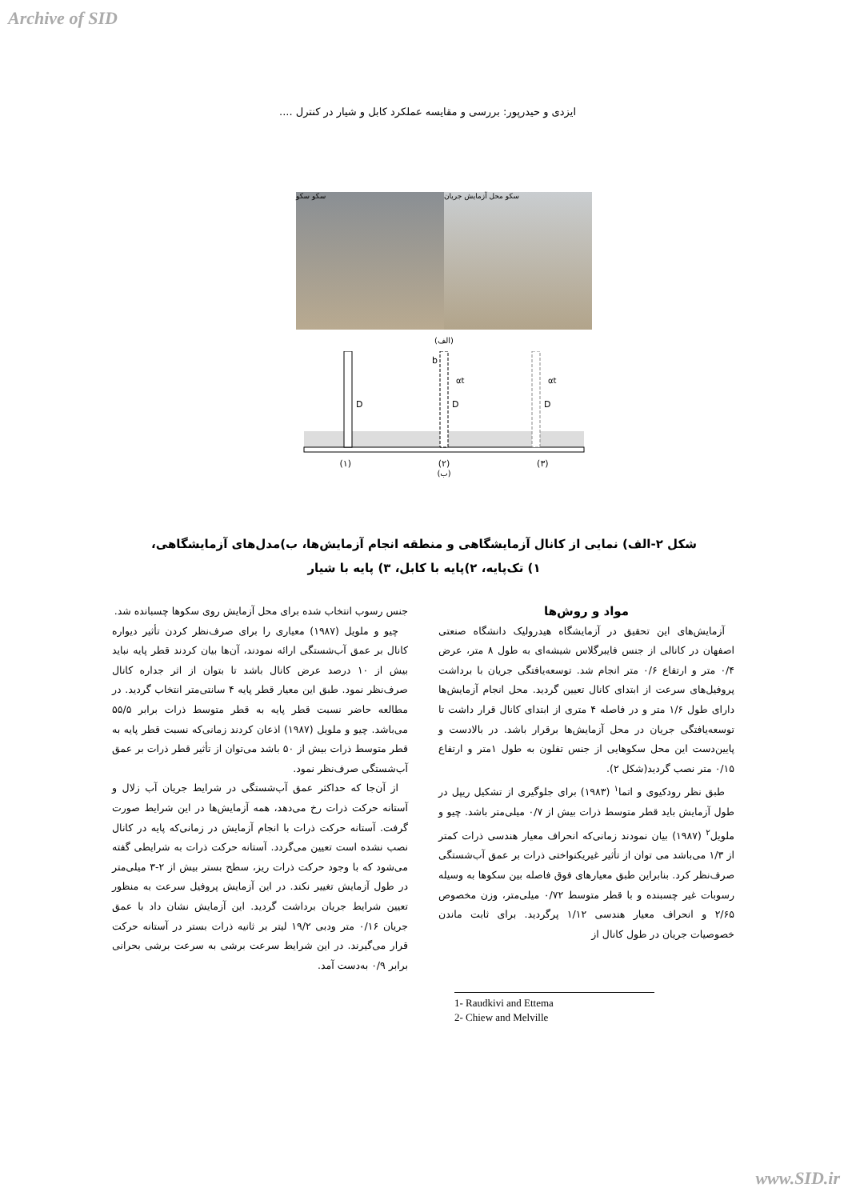Archive of SID
ایزدی و حیدرپور: بررسی و مقایسه عملکرد کابل و شیار در کنترل ....
سکو سکو سکو محل آزمایش جریان
(الف)
D
D
D
b
αt
αt
(۳) (۲) (۱)
(ب)
شکل ۲-الف) نمایی از کانال آزمایشگاهی و منطقه انجام آزمایش‌ها، ب)مدل‌های آزمایشگاهی،
۱) تک‌پایه، ۲)پایه با کابل، ۳) پایه با شیار
مواد و روش‌ها
آزمایش‌های این تحقیق در آزمایشگاه هیدرولیک دانشگاه صنعتی اصفهان در کانالی از جنس فایبرگلاس شیشه‌ای به طول ۸ متر، عرض ۰/۴ متر و ارتفاع ۰/۶ متر انجام شد. توسعه‌یافتگی جریان با برداشت پروفیل‌های سرعت از ابتدای کانال تعیین گردید. محل انجام آزمایش‌ها دارای طول ۱/۶ متر و در فاصله ۴ متری از ابتدای کانال قرار داشت تا توسعه‌یافتگی جریان در محل آزمایش‌ها برقرار باشد. در بالادست و پایین‌دست این محل سکوهایی از جنس تفلون به طول ۱متر و ارتفاع ۰/۱۵ متر نصب گردید(شکل ۲).
طبق نظر رودکیوی و اتما<sup>۱</sup> (۱۹۸۳) برای جلوگیری از تشکیل ریپل در طول آزمایش باید قطر متوسط ذرات بیش از ۰/۷ میلی‌متر باشد. چیو و ملویل<sup>۲</sup> (۱۹۸۷) بیان نمودند زمانی‌که انحراف معیار هندسی ذرات کمتر از ۱/۳ می‌باشد می توان از تأثیر غیریکنواختی ذرات بر عمق آب‌شستگی صرف‌نظر کرد. بنابراین طبق معیارهای فوق فاصله بین سکوها به وسیله رسوبات غیر چسبنده و با قطر متوسط ۰/۷۲ میلی‌متر، وزن مخصوص ۲/۶۵ و انحراف معیار هندسی ۱/۱۲ پرگردید. برای ثابت ماندن خصوصیات جریان در طول کانال از
1- Raudkivi and Ettema
2- Chiew and Melville
جنس رسوب انتخاب شده برای محل آزمایش روی سکوها چسبانده شد.
چیو و ملویل (۱۹۸۷) معیاری را برای صرف‌نظر کردن تأثیر دیواره کانال بر عمق آب‌شستگی ارائه نمودند، آن‌ها بیان کردند قطر پایه نباید بیش از ۱۰ درصد عرض کانال باشد تا بتوان از اثر جداره کانال صرف‌نظر نمود. طبق این معیار قطر پایه ۴ سانتی‌متر انتخاب گردید. در مطالعه حاضر نسبت قطر پایه به قطر متوسط ذرات برابر ۵۵/۵ می‌باشد. چیو و ملویل (۱۹۸۷) اذعان کردند زمانی‌که نسبت قطر پایه به قطر متوسط ذرات بیش از ۵۰ باشد می‌توان از تأثیر قطر ذرات بر عمق آب‌شستگی صرف‌نظر نمود.
از آن‌جا که حداکثر عمق آب‌شستگی در شرایط جریان آب زلال و آستانه حرکت ذرات رخ می‌دهد، همه آزمایش‌ها در این شرایط صورت گرفت. آستانه حرکت ذرات با انجام آزمایش در زمانی‌که پایه در کانال نصب نشده است تعیین می‌گردد. آستانه حرکت ذرات به شرایطی گفته می‌شود که با وجود حرکت ذرات ریز، سطح بستر بیش از ۲-۳ میلی‌متر در طول آزمایش تغییر نکند. در این آزمایش پروفیل سرعت به منظور تعیین شرایط جریان برداشت گردید. این آزمایش نشان داد با عمق جریان ۰/۱۶ متر ودبی ۱۹/۲ لیتر بر ثانیه ذرات بستر در آستانه حرکت قرار می‌گیرند. در این شرایط سرعت برشی به سرعت برشی بحرانی برابر ۰/۹ به‌دست آمد.
www.SID.ir